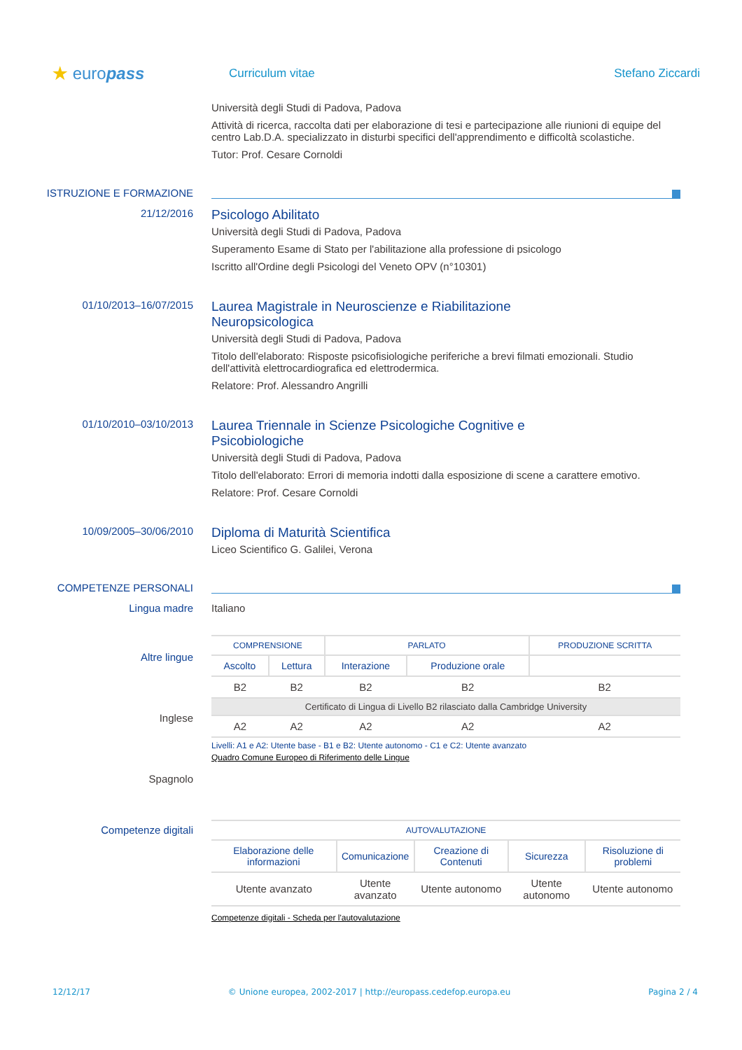★ europass
Curriculum vitae Stefano Ziccardi
Università degli Studi di Padova, Padova
Attività di ricerca, raccolta dati per elaborazione di tesi e partecipazione alle riunioni di equipe del centro Lab.D.A. specializzato in disturbi specifici dell'apprendimento e difficoltà scolastiche.
Tutor: Prof. Cesare Cornoldi
ISTRUZIONE E FORMAZIONE
21/12/2016
Psicologo Abilitato
Università degli Studi di Padova, Padova
Superamento Esame di Stato per l'abilitazione alla professione di psicologo
Iscritto all'Ordine degli Psicologi del Veneto OPV (n°10301)
01/10/2013–16/07/2015
Laurea Magistrale in Neuroscienze e Riabilitazione
Neuropsicologica
Università degli Studi di Padova, Padova
Titolo dell'elaborato: Risposte psicofisiologiche periferiche a brevi filmati emozionali. Studio dell'attività elettrocardiografica ed elettrodermica.
Relatore: Prof. Alessandro Angrilli
01/10/2010–03/10/2013
Laurea Triennale in Scienze Psicologiche Cognitive e
Psicobiologiche
Università degli Studi di Padova, Padova
Titolo dell'elaborato: Errori di memoria indotti dalla esposizione di scene a carattere emotivo.
Relatore: Prof. Cesare Cornoldi
10/09/2005–30/06/2010
Diploma di Maturità Scientifica
Liceo Scientifico G. Galilei, Verona
COMPETENZE PERSONALI
Lingua madre Italiano
Altre lingue
Inglese
Spagnolo
| COMPRENSIONE | | PARLATO | | PRODUZIONE SCRITTA |
| --- | --- | --- | --- | --- |
| Ascolto | Lettura | Interazione | Produzione orale | |
| B2 | B2 | B2 | B2 | B2 |
| Certificato di Lingua di Livello B2 rilasciato dalla Cambridge University | | | | |
| A2 | A2 | A2 | A2 | A2 |
Livelli: A1 e A2: Utente base - B1 e B2: Utente autonomo - C1 e C2: Utente avanzato
Quadro Comune Europeo di Riferimento delle Lingue
Competenze digitali
| AUTOVALUTAZIONE | | | | |
| --- | --- | --- | --- | --- |
| Elaborazione delle informazioni | Comunicazione | Creazione di Contenuti | Sicurezza | Risoluzione di problemi |
| Utente avanzato | Utente avanzato | Utente autonomo | Utente autonomo | Utente autonomo |
Competenze digitali - Scheda per l'autovalutazione
12/12/17 © Unione europea, 2002-2017 | http://europass.cedefop.europa.eu Pagina 2 / 4